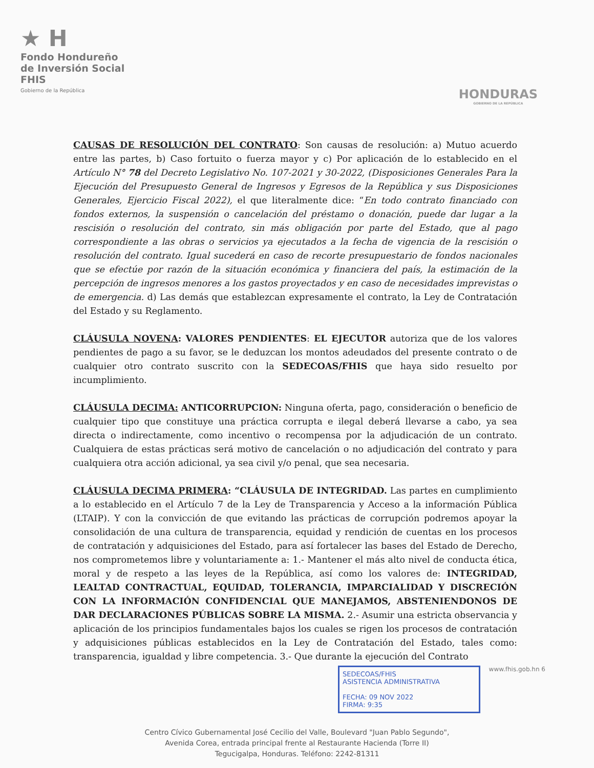★ H
Fondo Hondureño
de Inversión Social
FHIS
Gobierno de la República
HONDURAS
GOBIERNO DE LA REPÚBLICA
CAUSAS DE RESOLUCIÓN DEL CONTRATO: Son causas de resolución: a) Mutuo acuerdo entre las partes, b) Caso fortuito o fuerza mayor y c) Por aplicación de lo establecido en el Artículo N° 78 del Decreto Legislativo No. 107-2021 y 30-2022, (Disposiciones Generales Para la Ejecución del Presupuesto General de Ingresos y Egresos de la República y sus Disposiciones Generales, Ejercicio Fiscal 2022), el que literalmente dice: “En todo contrato financiado con fondos externos, la suspensión o cancelación del préstamo o donación, puede dar lugar a la rescisión o resolución del contrato, sin más obligación por parte del Estado, que al pago correspondiente a las obras o servicios ya ejecutados a la fecha de vigencia de la rescisión o resolución del contrato. Igual sucederá en caso de recorte presupuestario de fondos nacionales que se efectúe por razón de la situación económica y financiera del país, la estimación de la percepción de ingresos menores a los gastos proyectados y en caso de necesidades imprevistas o de emergencia. d) Las demás que establezcan expresamente el contrato, la Ley de Contratación del Estado y su Reglamento.
CLÁUSULA NOVENA: VALORES PENDIENTES: EL EJECUTOR autoriza que de los valores pendientes de pago a su favor, se le deduzcan los montos adeudados del presente contrato o de cualquier otro contrato suscrito con la SEDECOAS/FHIS que haya sido resuelto por incumplimiento.
CLÁUSULA DECIMA: ANTICORRUPCION: Ninguna oferta, pago, consideración o beneficio de cualquier tipo que constituye una práctica corrupta e ilegal deberá llevarse a cabo, ya sea directa o indirectamente, como incentivo o recompensa por la adjudicación de un contrato. Cualquiera de estas prácticas será motivo de cancelación o no adjudicación del contrato y para cualquiera otra acción adicional, ya sea civil y/o penal, que sea necesaria.
CLÁUSULA DECIMA PRIMERA: “CLÁUSULA DE INTEGRIDAD. Las partes en cumplimiento a lo establecido en el Artículo 7 de la Ley de Transparencia y Acceso a la información Pública (LTAIP). Y con la convicción de que evitando las prácticas de corrupción podremos apoyar la consolidación de una cultura de transparencia, equidad y rendición de cuentas en los procesos de contratación y adquisiciones del Estado, para así fortalecer las bases del Estado de Derecho, nos comprometemos libre y voluntariamente a: 1.- Mantener el más alto nivel de conducta ética, moral y de respeto a las leyes de la República, así como los valores de: INTEGRIDAD, LEALTAD CONTRACTUAL, EQUIDAD, TOLERANCIA, IMPARCIALIDAD Y DISCRECIÓN CON LA INFORMACIÓN CONFIDENCIAL QUE MANEJAMOS, ABSTENIENDONOS DE DAR DECLARACIONES PÚBLICAS SOBRE LA MISMA. 2.- Asumir una estricta observancia y aplicación de los principios fundamentales bajos los cuales se rigen los procesos de contratación y adquisiciones públicas establecidos en la Ley de Contratación del Estado, tales como: transparencia, igualdad y libre competencia. 3.- Que durante la ejecución del Contrato
SEDECOAS/FHIS
ASISTENCIA ADMINISTRATIVA
FECHA: 09 NOV 2022
FIRMA: 9:35
www.fhis.gob.hn 6
Centro Cívico Gubernamental José Cecilio del Valle, Boulevard "Juan Pablo Segundo",
Avenida Corea, entrada principal frente al Restaurante Hacienda (Torre II)
Tegucigalpa, Honduras. Teléfono: 2242-81311